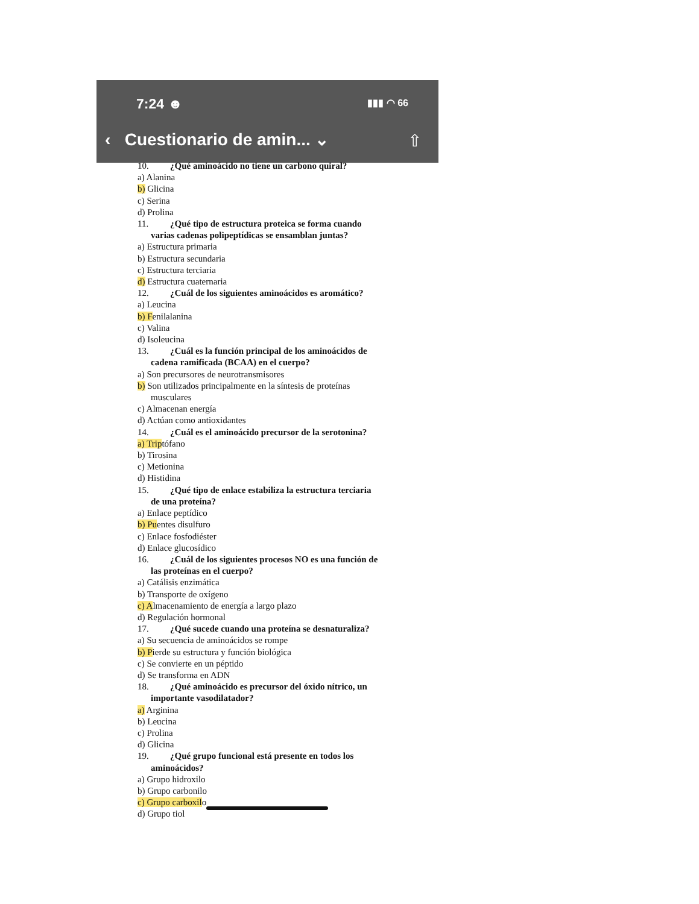7:24 ☻ ▮▮▮ ◠ 66
‹ Cuestionario de amin... ⌄ ⇧
10. ¿Qué aminoácido no tiene un carbono quiral?
a) Alanina
b) Glicina
c) Serina
d) Prolina
11. ¿Qué tipo de estructura proteica se forma cuando
varias cadenas polipeptídicas se ensamblan juntas?
a) Estructura primaria
b) Estructura secundaria
c) Estructura terciaria
d) Estructura cuaternaria
12. ¿Cuál de los siguientes aminoácidos es aromático?
a) Leucina
b) Fenilalanina
c) Valina
d) Isoleucina
13. ¿Cuál es la función principal de los aminoácidos de
cadena ramificada (BCAA) en el cuerpo?
a) Son precursores de neurotransmisores
b) Son utilizados principalmente en la síntesis de proteínas
musculares
c) Almacenan energía
d) Actúan como antioxidantes
14. ¿Cuál es el aminoácido precursor de la serotonina?
a) Triptófano
b) Tirosina
c) Metionina
d) Histidina
15. ¿Qué tipo de enlace estabiliza la estructura terciaria
de una proteína?
a) Enlace peptídico
b) Puentes disulfuro
c) Enlace fosfodiéster
d) Enlace glucosídico
16. ¿Cuál de los siguientes procesos NO es una función de
las proteínas en el cuerpo?
a) Catálisis enzimática
b) Transporte de oxígeno
c) Almacenamiento de energía a largo plazo
d) Regulación hormonal
17. ¿Qué sucede cuando una proteína se desnaturaliza?
a) Su secuencia de aminoácidos se rompe
b) Pierde su estructura y función biológica
c) Se convierte en un péptido
d) Se transforma en ADN
18. ¿Qué aminoácido es precursor del óxido nítrico, un
importante vasodilatador?
a) Arginina
b) Leucina
c) Prolina
d) Glicina
19. ¿Qué grupo funcional está presente en todos los
aminoácidos?
a) Grupo hidroxilo
b) Grupo carbonilo
c) Grupo carboxilo
d) Grupo tiol